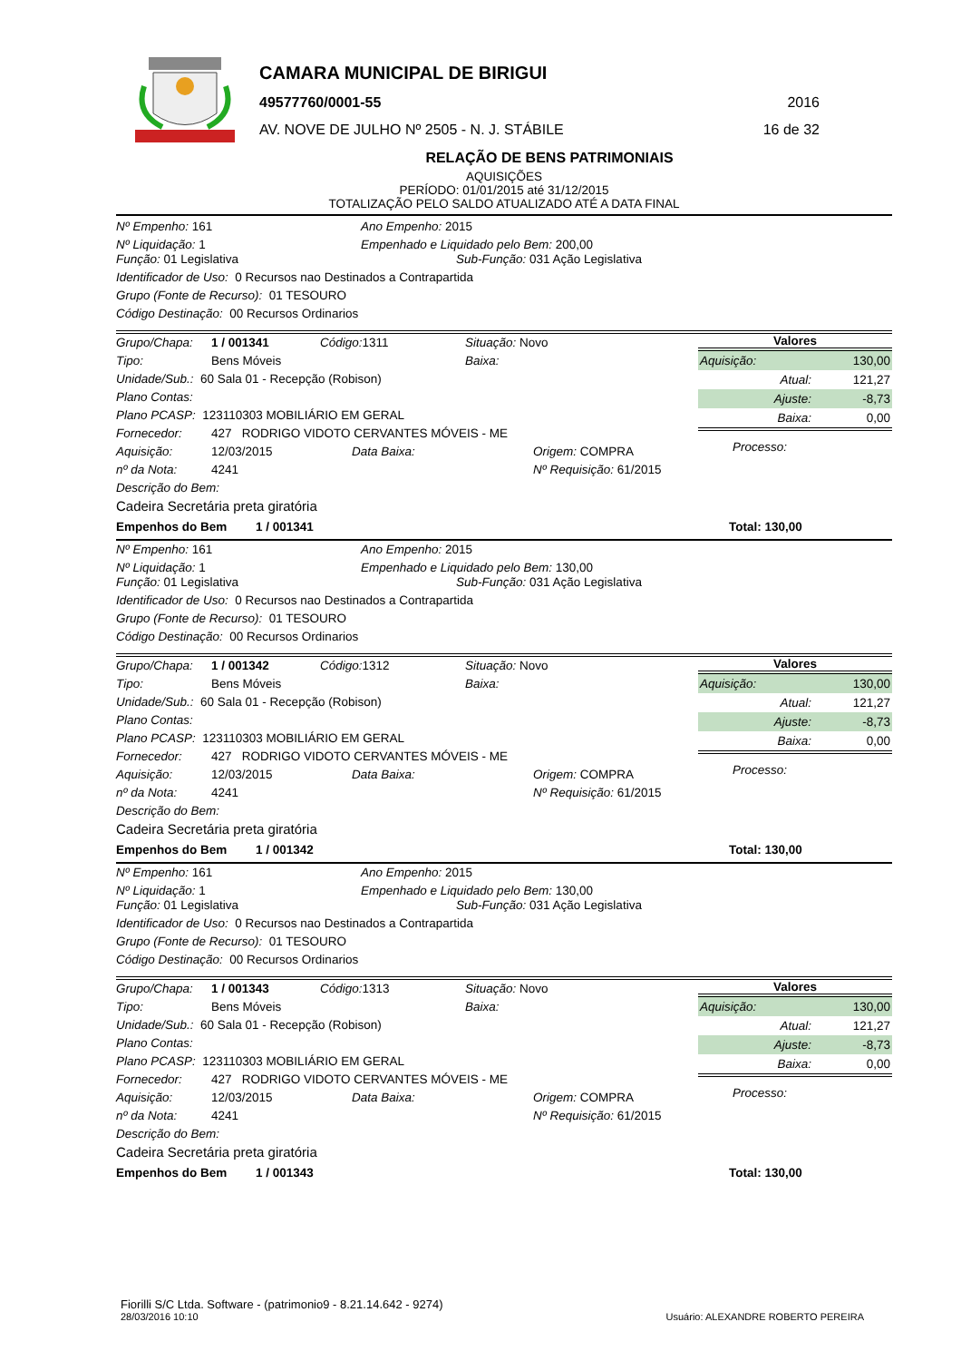CAMARA MUNICIPAL DE BIRIGUI
49577760/0001-55 2016
AV. NOVE DE JULHO Nº 2505 - N. J. STÁBILE 16 de 32
RELAÇÃO DE BENS PATRIMONIAIS
AQUISIÇÕES
PERÍODO: 01/01/2015 até 31/12/2015
TOTALIZAÇÃO PELO SALDO ATUALIZADO ATÉ A DATA FINAL
Nº Empenho: 161 Ano Empenho: 2015
Nº Liquidação: 1 Empenhado e Liquidado pelo Bem: 200,00
Função: 01 Legislativa Sub-Função: 031 Ação Legislativa
Identificador de Uso: 0 Recursos nao Destinados a Contrapartida
Grupo (Fonte de Recurso): 01 TESOURO
Código Destinação: 00 Recursos Ordinarios
Grupo/Chapa: 1 / 001341 Código: 1311 Situação: Novo
Tipo: Bens Móveis Baixa:
Unidade/Sub.: 60 Sala 01 - Recepção (Robison)
Plano Contas:
Plano PCASP: 123110303 MOBILIÁRIO EM GERAL
Fornecedor: 427 RODRIGO VIDOTO CERVANTES MÓVEIS - ME
Aquisição: 12/03/2015 Data Baixa: Origem: COMPRA
nº da Nota: 4241 Nº Requisição: 61/2015
Descrição do Bem:
Cadeira Secretária preta giratória
Valores
| Aquisição: | 130,00 |
| Atual: | 121,27 |
| Ajuste: | -8,73 |
| Baixa: | 0,00 |
Processo:
Empenhos do Bem 1 / 001341 Total: 130,00
Nº Empenho: 161 Ano Empenho: 2015
Nº Liquidação: 1 Empenhado e Liquidado pelo Bem: 130,00
Função: 01 Legislativa Sub-Função: 031 Ação Legislativa
Identificador de Uso: 0 Recursos nao Destinados a Contrapartida
Grupo (Fonte de Recurso): 01 TESOURO
Código Destinação: 00 Recursos Ordinarios
Grupo/Chapa: 1 / 001342 Código: 1312 Situação: Novo
Tipo: Bens Móveis Baixa:
Unidade/Sub.: 60 Sala 01 - Recepção (Robison)
Plano Contas:
Plano PCASP: 123110303 MOBILIÁRIO EM GERAL
Fornecedor: 427 RODRIGO VIDOTO CERVANTES MÓVEIS - ME
Aquisição: 12/03/2015 Data Baixa: Origem: COMPRA
nº da Nota: 4241 Nº Requisição: 61/2015
Descrição do Bem:
Cadeira Secretária preta giratória
Valores
| Aquisição: | 130,00 |
| Atual: | 121,27 |
| Ajuste: | -8,73 |
| Baixa: | 0,00 |
Processo:
Empenhos do Bem 1 / 001342 Total: 130,00
Nº Empenho: 161 Ano Empenho: 2015
Nº Liquidação: 1 Empenhado e Liquidado pelo Bem: 130,00
Função: 01 Legislativa Sub-Função: 031 Ação Legislativa
Identificador de Uso: 0 Recursos nao Destinados a Contrapartida
Grupo (Fonte de Recurso): 01 TESOURO
Código Destinação: 00 Recursos Ordinarios
Grupo/Chapa: 1 / 001343 Código: 1313 Situação: Novo
Tipo: Bens Móveis Baixa:
Unidade/Sub.: 60 Sala 01 - Recepção (Robison)
Plano Contas:
Plano PCASP: 123110303 MOBILIÁRIO EM GERAL
Fornecedor: 427 RODRIGO VIDOTO CERVANTES MÓVEIS - ME
Aquisição: 12/03/2015 Data Baixa: Origem: COMPRA
nº da Nota: 4241 Nº Requisição: 61/2015
Descrição do Bem:
Cadeira Secretária preta giratória
Valores
| Aquisição: | 130,00 |
| Atual: | 121,27 |
| Ajuste: | -8,73 |
| Baixa: | 0,00 |
Processo:
Empenhos do Bem 1 / 001343 Total: 130,00
Fiorilli S/C Ltda. Software - (patrimonio9 - 8.21.14.642 - 9274)
28/03/2016 10:10 Usuário: ALEXANDRE ROBERTO PEREIRA